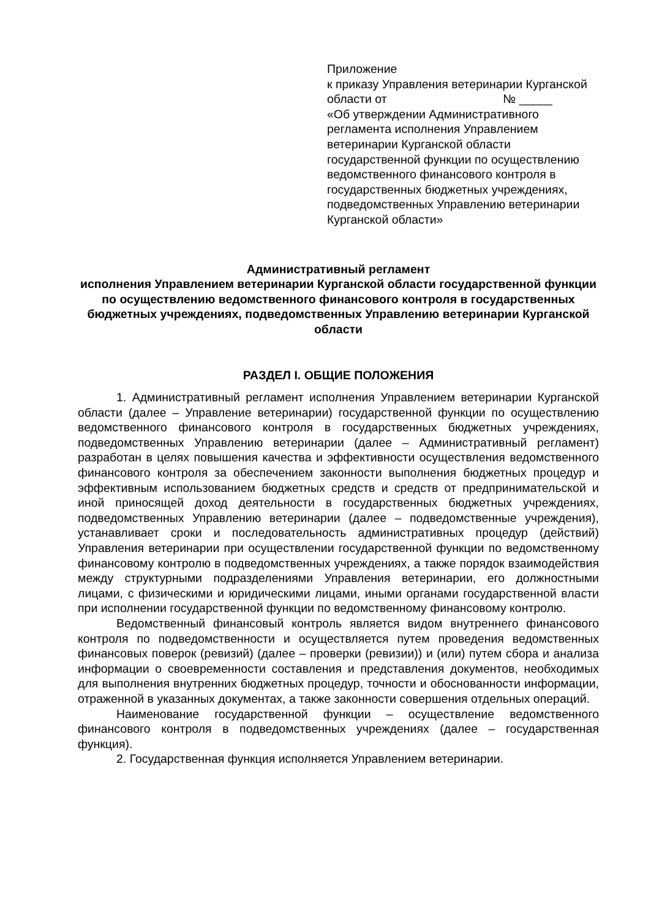Приложение
к приказу Управления ветеринарии Курганской области от № _____
«Об утверждении Административного регламента исполнения Управлением ветеринарии Курганской области государственной функции по осуществлению ведомственного финансового контроля в государственных бюджетных учреждениях, подведомственных Управлению ветеринарии Курганской области»
Административный регламент
исполнения Управлением ветеринарии Курганской области государственной функции по осуществлению ведомственного финансового контроля в государственных бюджетных учреждениях, подведомственных Управлению ветеринарии Курганской области
РАЗДЕЛ I. ОБЩИЕ ПОЛОЖЕНИЯ
1. Административный регламент исполнения Управлением ветеринарии Курганской области (далее – Управление ветеринарии) государственной функции по осуществлению ведомственного финансового контроля в государственных бюджетных учреждениях, подведомственных Управлению ветеринарии (далее – Административный регламент) разработан в целях повышения качества и эффективности осуществления ведомственного финансового контроля за обеспечением законности выполнения бюджетных процедур и эффективным использованием бюджетных средств и средств от предпринимательской и иной приносящей доход деятельности в государственных бюджетных учреждениях, подведомственных Управлению ветеринарии (далее – подведомственные учреждения), устанавливает сроки и последовательность административных процедур (действий) Управления ветеринарии при осуществлении государственной функции по ведомственному финансовому контролю в подведомственных учреждениях, а также порядок взаимодействия между структурными подразделениями Управления ветеринарии, его должностными лицами, с физическими и юридическими лицами, иными органами государственной власти при исполнении государственной функции по ведомственному финансовому контролю.
Ведомственный финансовый контроль является видом внутреннего финансового контроля по подведомственности и осуществляется путем проведения ведомственных финансовых поверок (ревизий) (далее – проверки (ревизии)) и (или) путем сбора и анализа информации о своевременности составления и представления документов, необходимых для выполнения внутренних бюджетных процедур, точности и обоснованности информации, отраженной в указанных документах, а также законности совершения отдельных операций.
Наименование государственной функции – осуществление ведомственного финансового контроля в подведомственных учреждениях (далее – государственная функция).
2. Государственная функция исполняется Управлением ветеринарии.